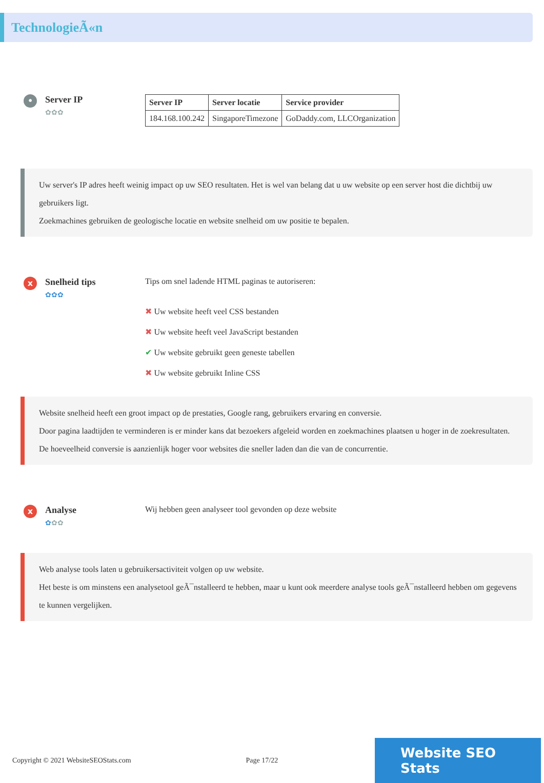TechnologieÃ«n
•
Server IP
✿✿✿
| Server IP | Server locatie | Service provider |
| --- | --- | --- |
| 184.168.100.242 | SingaporeTimezone | GoDaddy.com, LLCOrganization |
Uw server's IP adres heeft weinig impact op uw SEO resultaten. Het is wel van belang dat u uw website op een server host die dichtbij uw gebruikers ligt.
Zoekmachines gebruiken de geologische locatie en website snelheid om uw positie te bepalen.
x
Snelheid tips
✿✿✿
Tips om snel ladende HTML paginas te autoriseren:
✖ Uw website heeft veel CSS bestanden
✖ Uw website heeft veel JavaScript bestanden
✔ Uw website gebruikt geen geneste tabellen
✖ Uw website gebruikt Inline CSS
Website snelheid heeft een groot impact op de prestaties, Google rang, gebruikers ervaring en conversie.
Door pagina laadtijden te verminderen is er minder kans dat bezoekers afgeleid worden en zoekmachines plaatsen u hoger in de zoekresultaten.
De hoeveelheid conversie is aanzienlijk hoger voor websites die sneller laden dan die van de concurrentie.
x
Analyse
✿✿✿
Wij hebben geen analyseer tool gevonden op deze website
Web analyse tools laten u gebruikersactiviteit volgen op uw website.
Het beste is om minstens een analysetool geÃ¯nstalleerd te hebben, maar u kunt ook meerdere analyse tools geÃ¯nstalleerd hebben om gegevens te kunnen vergelijken.
Copyright © 2021 WebsiteSEOStats.com Page 17/22 Website SEO Stats